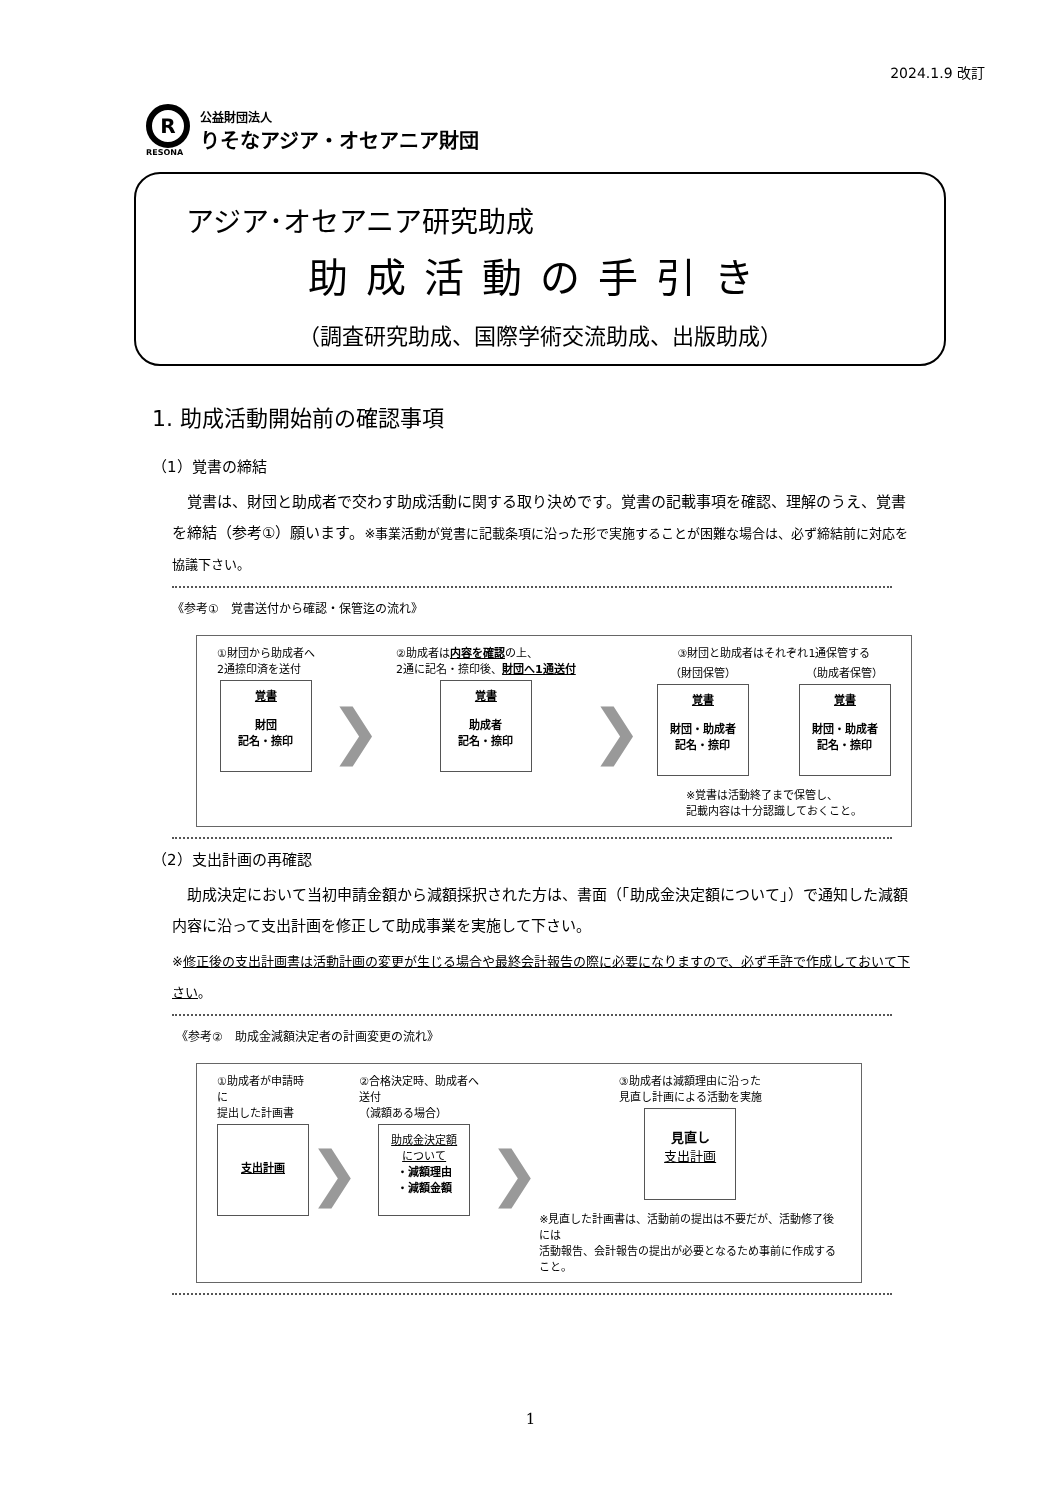2024.1.9 改訂
R
RESONA
公益財団法人
りそなアジア・オセアニア財団
アジア･オセアニア研究助成
助成活動の手引き
（調査研究助成、国際学術交流助成、出版助成）
1. 助成活動開始前の確認事項
（1）覚書の締結
　覚書は、財団と助成者で交わす助成活動に関する取り決めです。覚書の記載事項を確認、理解のうえ、覚書を締結（参考①）願います。※事業活動が覚書に記載条項に沿った形で実施することが困難な場合は、必ず締結前に対応を協議下さい。
《参考①　覚書送付から確認・保管迄の流れ》
①財団から助成者へ
2通捺印済を送付
覚書
財団
記名・捺印
❯
②助成者は内容を確認の上、
2通に記名・捺印後、財団へ1通送付
覚書
助成者
記名・捺印
❯
③財団と助成者はそれぞれ1通保管する
（財団保管）
覚書
財団・助成者
記名・捺印
（助成者保管）
覚書
財団・助成者
記名・捺印
※覚書は活動終了まで保管し、
記載内容は十分認識しておくこと。
（2）支出計画の再確認
　助成決定において当初申請金額から減額採択された方は、書面（「助成金決定額について」）で通知した減額内容に沿って支出計画を修正して助成事業を実施して下さい。
※修正後の支出計画書は活動計画の変更が生じる場合や最終会計報告の際に必要になりますので、必ず手許で作成しておいて下さい。
《参考②　助成金減額決定者の計画変更の流れ》
①助成者が申請時に
提出した計画書
支出計画
❯
②合格決定時、助成者へ送付
（減額ある場合）
助成金決定額
について
・減額理由
・減額金額
❯
③助成者は減額理由に沿った
見直し計画による活動を実施
見直し
支出計画
※見直した計画書は、活動前の提出は不要だが、活動修了後には
活動報告、会計報告の提出が必要となるため事前に作成すること。
1